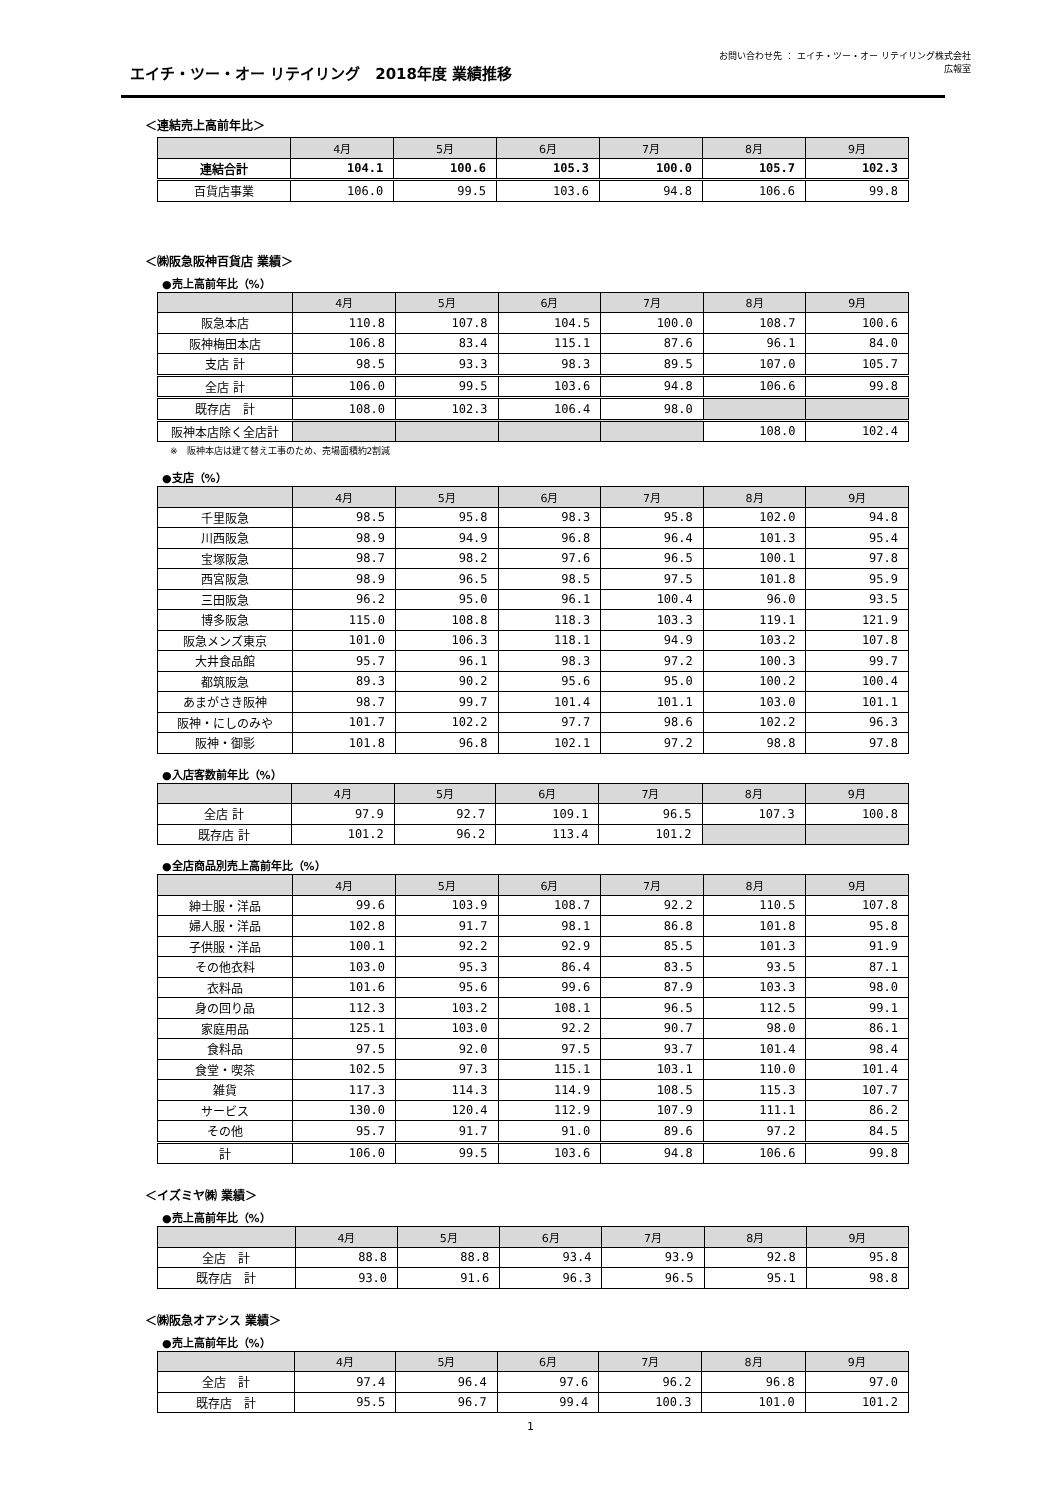お問い合わせ先 ： エイチ・ツー・オー リテイリング株式会社
広報室
エイチ・ツー・オー リテイリング　2018年度 業績推移
＜連結売上高前年比＞
| | 4月 | 5月 | 6月 | 7月 | 8月 | 9月 |
| --- | --- | --- | --- | --- | --- | --- |
| 連結合計 | 104.1 | 100.6 | 105.3 | 100.0 | 105.7 | 102.3 |
| 百貨店事業 | 106.0 | 99.5 | 103.6 | 94.8 | 106.6 | 99.8 |
＜㈱阪急阪神百貨店 業績＞
●売上高前年比（%）
| | 4月 | 5月 | 6月 | 7月 | 8月 | 9月 |
| --- | --- | --- | --- | --- | --- | --- |
| 阪急本店 | 110.8 | 107.8 | 104.5 | 100.0 | 108.7 | 100.6 |
| 阪神梅田本店 | 106.8 | 83.4 | 115.1 | 87.6 | 96.1 | 84.0 |
| 支店 計 | 98.5 | 93.3 | 98.3 | 89.5 | 107.0 | 105.7 |
| 全店 計 | 106.0 | 99.5 | 103.6 | 94.8 | 106.6 | 99.8 |
| 既存店 計 | 108.0 | 102.3 | 106.4 | 98.0 | | |
| 阪神本店除く全店計 | | | | | 108.0 | 102.4 |
※　阪神本店は建て替え工事のため、売場面積約2割減
●支店（%）
| | 4月 | 5月 | 6月 | 7月 | 8月 | 9月 |
| --- | --- | --- | --- | --- | --- | --- |
| 千里阪急 | 98.5 | 95.8 | 98.3 | 95.8 | 102.0 | 94.8 |
| 川西阪急 | 98.9 | 94.9 | 96.8 | 96.4 | 101.3 | 95.4 |
| 宝塚阪急 | 98.7 | 98.2 | 97.6 | 96.5 | 100.1 | 97.8 |
| 西宮阪急 | 98.9 | 96.5 | 98.5 | 97.5 | 101.8 | 95.9 |
| 三田阪急 | 96.2 | 95.0 | 96.1 | 100.4 | 96.0 | 93.5 |
| 博多阪急 | 115.0 | 108.8 | 118.3 | 103.3 | 119.1 | 121.9 |
| 阪急メンズ東京 | 101.0 | 106.3 | 118.1 | 94.9 | 103.2 | 107.8 |
| 大井食品館 | 95.7 | 96.1 | 98.3 | 97.2 | 100.3 | 99.7 |
| 都筑阪急 | 89.3 | 90.2 | 95.6 | 95.0 | 100.2 | 100.4 |
| あまがさき阪神 | 98.7 | 99.7 | 101.4 | 101.1 | 103.0 | 101.1 |
| 阪神・にしのみや | 101.7 | 102.2 | 97.7 | 98.6 | 102.2 | 96.3 |
| 阪神・御影 | 101.8 | 96.8 | 102.1 | 97.2 | 98.8 | 97.8 |
●入店客数前年比（%）
| | 4月 | 5月 | 6月 | 7月 | 8月 | 9月 |
| --- | --- | --- | --- | --- | --- | --- |
| 全店 計 | 97.9 | 92.7 | 109.1 | 96.5 | 107.3 | 100.8 |
| 既存店 計 | 101.2 | 96.2 | 113.4 | 101.2 | | |
●全店商品別売上高前年比（%）
| | 4月 | 5月 | 6月 | 7月 | 8月 | 9月 |
| --- | --- | --- | --- | --- | --- | --- |
| 紳士服・洋品 | 99.6 | 103.9 | 108.7 | 92.2 | 110.5 | 107.8 |
| 婦人服・洋品 | 102.8 | 91.7 | 98.1 | 86.8 | 101.8 | 95.8 |
| 子供服・洋品 | 100.1 | 92.2 | 92.9 | 85.5 | 101.3 | 91.9 |
| その他衣料 | 103.0 | 95.3 | 86.4 | 83.5 | 93.5 | 87.1 |
| 衣料品 | 101.6 | 95.6 | 99.6 | 87.9 | 103.3 | 98.0 |
| 身の回り品 | 112.3 | 103.2 | 108.1 | 96.5 | 112.5 | 99.1 |
| 家庭用品 | 125.1 | 103.0 | 92.2 | 90.7 | 98.0 | 86.1 |
| 食料品 | 97.5 | 92.0 | 97.5 | 93.7 | 101.4 | 98.4 |
| 食堂・喫茶 | 102.5 | 97.3 | 115.1 | 103.1 | 110.0 | 101.4 |
| 雑貨 | 117.3 | 114.3 | 114.9 | 108.5 | 115.3 | 107.7 |
| サービス | 130.0 | 120.4 | 112.9 | 107.9 | 111.1 | 86.2 |
| その他 | 95.7 | 91.7 | 91.0 | 89.6 | 97.2 | 84.5 |
| 計 | 106.0 | 99.5 | 103.6 | 94.8 | 106.6 | 99.8 |
＜イズミヤ㈱ 業績＞
●売上高前年比（%）
| | 4月 | 5月 | 6月 | 7月 | 8月 | 9月 |
| --- | --- | --- | --- | --- | --- | --- |
| 全店 計 | 88.8 | 88.8 | 93.4 | 93.9 | 92.8 | 95.8 |
| 既存店 計 | 93.0 | 91.6 | 96.3 | 96.5 | 95.1 | 98.8 |
＜㈱阪急オアシス 業績＞
●売上高前年比（%）
| | 4月 | 5月 | 6月 | 7月 | 8月 | 9月 |
| --- | --- | --- | --- | --- | --- | --- |
| 全店 計 | 97.4 | 96.4 | 97.6 | 96.2 | 96.8 | 97.0 |
| 既存店 計 | 95.5 | 96.7 | 99.4 | 100.3 | 101.0 | 101.2 |
1